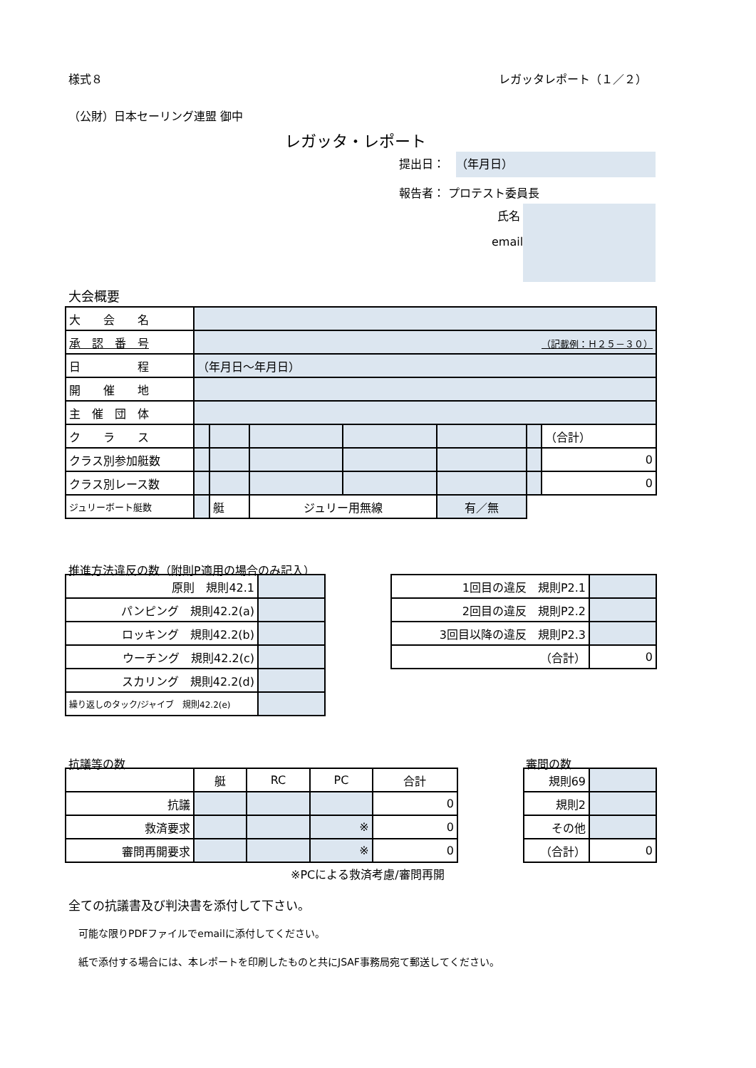様式８ レガッタレポート（１／２）
（公財）日本セーリング連盟 御中
レガッタ・レポート
提出日： （年月日）
報告者： プロテスト委員長
氏名
email
大会概要
| 大 会 名 | | | | | | | |
| 承 認 番 号 | （記載例：Ｈ２５－３０） | | | | | | |
| 日 程 | （年月日～年月日） | | | | | | |
| 開 催 地 | | | | | | | |
| 主 催 団 体 | | | | | | | |
| ク ラ ス | | | | | | | （合計） |
| クラス別参加艇数 | | | | | | | 0 |
| クラス別レース数 | | | | | | | 0 |
| ジュリーボート艇数 | | 艇 | ジュリー用無線 | | 有／無 | | |
推進方法違反の数（附則P適用の場合のみ記入）
| 原則 規則42.1 | |
| パンピング 規則42.2(a) | |
| ロッキング 規則42.2(b) | |
| ウーチング 規則42.2(c) | |
| スカリング 規則42.2(d) | |
| 繰り返しのタック/ジャイブ 規則42.2(e) | |
| 1回目の違反 規則P2.1 | |
| 2回目の違反 規則P2.2 | |
| 3回目以降の違反 規則P2.3 | |
| （合計） | 0 |
抗議等の数 審問の数
| | 艇 | RC | PC | 合計 |
| 抗議 | | | | 0 |
| 救済要求 | | | ※ | 0 |
| 審問再開要求 | | | ※ | 0 |
| 規則69 | |
| 規則2 | |
| その他 | |
| （合計） | 0 |
※PCによる救済考慮/審問再開
全ての抗議書及び判決書を添付して下さい。
可能な限りPDFファイルでemailに添付してください。
紙で添付する場合には、本レポートを印刷したものと共にJSAF事務局宛て郵送してください。